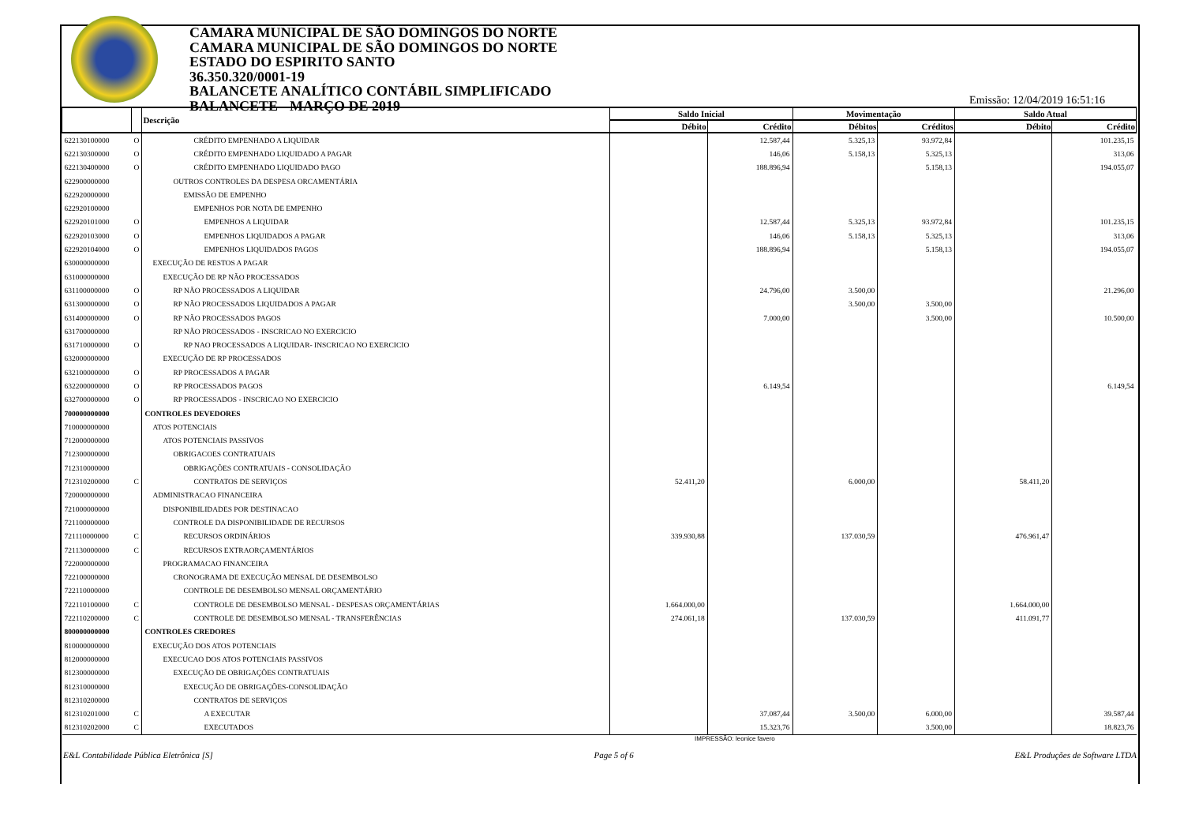CAMARA MUNICIPAL DE SÃO DOMINGOS DO NORTE
CAMARA MUNICIPAL DE SÃO DOMINGOS DO NORTE
ESTADO DO ESPIRITO SANTO
36.350.320/0001-19
BALANCETE ANALÍTICO CONTÁBIL SIMPLIFICADO
BALANCETE - MARÇO DE 2019
Emissão: 12/04/2019 16:51:16
| | | Descrição | Saldo Inicial | | Movimentação | | Saldo Atual | |
| --- | --- | --- | --- | --- | --- | --- | --- | --- |
| | | | Débito | Crédito | Débitos | Créditos | Débito | Crédito |
| 622130100000 | O | CRÉDITO EMPENHADO A LIQUIDAR | | 12.587,44 | 5.325,13 | 93.972,84 | | 101.235,15 |
| 622130300000 | O | CRÉDITO EMPENHADO LIQUIDADO A PAGAR | | 146,06 | 5.158,13 | 5.325,13 | | 313,06 |
| 622130400000 | O | CRÉDITO EMPENHADO LIQUIDADO PAGO | | 188.896,94 | | 5.158,13 | | 194.055,07 |
| 622900000000 | | OUTROS CONTROLES DA DESPESA ORCAMENTÁRIA | | | | | | |
| 622920000000 | | EMISSÃO DE EMPENHO | | | | | | |
| 622920100000 | | EMPENHOS POR NOTA DE EMPENHO | | | | | | |
| 622920101000 | O | EMPENHOS A LIQUIDAR | | 12.587,44 | 5.325,13 | 93.972,84 | | 101.235,15 |
| 622920103000 | O | EMPENHOS LIQUIDADOS A PAGAR | | 146,06 | 5.158,13 | 5.325,13 | | 313,06 |
| 622920104000 | O | EMPENHOS LIQUIDADOS PAGOS | | 188.896,94 | | 5.158,13 | | 194.055,07 |
| 630000000000 | | EXECUÇÃO DE RESTOS A PAGAR | | | | | | |
| 631000000000 | | EXECUÇÃO DE RP NÃO PROCESSADOS | | | | | | |
| 631100000000 | O | RP NÃO PROCESSADOS A LIQUIDAR | | 24.796,00 | 3.500,00 | | | 21.296,00 |
| 631300000000 | O | RP NÃO PROCESSADOS LIQUIDADOS A PAGAR | | | 3.500,00 | 3.500,00 | | |
| 631400000000 | O | RP NÃO PROCESSADOS PAGOS | | 7.000,00 | | 3.500,00 | | 10.500,00 |
| 631700000000 | | RP NÃO PROCESSADOS - INSCRICAO NO EXERCICIO | | | | | | |
| 631710000000 | O | RP NAO PROCESSADOS A LIQUIDAR- INSCRICAO NO EXERCICIO | | | | | | |
| 632000000000 | | EXECUÇÃO DE RP PROCESSADOS | | | | | | |
| 632100000000 | O | RP PROCESSADOS A PAGAR | | | | | | |
| 632200000000 | O | RP PROCESSADOS PAGOS | | 6.149,54 | | | | 6.149,54 |
| 632700000000 | O | RP PROCESSADOS - INSCRICAO NO EXERCICIO | | | | | | |
| 700000000000 | | CONTROLES DEVEDORES | | | | | | |
| 710000000000 | | ATOS POTENCIAIS | | | | | | |
| 712000000000 | | ATOS POTENCIAIS PASSIVOS | | | | | | |
| 712300000000 | | OBRIGACOES CONTRATUAIS | | | | | | |
| 712310000000 | | OBRIGAÇÕES CONTRATUAIS - CONSOLIDAÇÃO | | | | | | |
| 712310200000 | C | CONTRATOS DE SERVIÇOS | 52.411,20 | | 6.000,00 | | 58.411,20 | |
| 720000000000 | | ADMINISTRACAO FINANCEIRA | | | | | | |
| 721000000000 | | DISPONIBILIDADES POR DESTINACAO | | | | | | |
| 721100000000 | | CONTROLE DA DISPONIBILIDADE DE RECURSOS | | | | | | |
| 721110000000 | C | RECURSOS ORDINÁRIOS | 339.930,88 | | 137.030,59 | | 476.961,47 | |
| 721130000000 | C | RECURSOS EXTRAORÇAMENTÁRIOS | | | | | | |
| 722000000000 | | PROGRAMACAO FINANCEIRA | | | | | | |
| 722100000000 | | CRONOGRAMA DE EXECUÇÃO MENSAL DE DESEMBOLSO | | | | | | |
| 722110000000 | | CONTROLE DE DESEMBOLSO MENSAL ORÇAMENTÁRIO | | | | | | |
| 722110100000 | C | CONTROLE DE DESEMBOLSO MENSAL - DESPESAS ORÇAMENTÁRIAS | 1.664.000,00 | | | | 1.664.000,00 | |
| 722110200000 | C | CONTROLE DE DESEMBOLSO MENSAL - TRANSFERÊNCIAS | 274.061,18 | | 137.030,59 | | 411.091,77 | |
| 800000000000 | | CONTROLES CREDORES | | | | | | |
| 810000000000 | | EXECUÇÃO DOS ATOS POTENCIAIS | | | | | | |
| 812000000000 | | EXECUCAO DOS ATOS POTENCIAIS PASSIVOS | | | | | | |
| 812300000000 | | EXECUÇÃO DE OBRIGAÇÕES CONTRATUAIS | | | | | | |
| 812310000000 | | EXECUÇÃO DE OBRIGAÇÕES-CONSOLIDAÇÃO | | | | | | |
| 812310200000 | | CONTRATOS DE SERVIÇOS | | | | | | |
| 812310201000 | C | A EXECUTAR | | 37.087,44 | 3.500,00 | 6.000,00 | | 39.587,44 |
| 812310202000 | C | EXECUTADOS | | 15.323,76 | | 3.500,00 | | 18.823,76 |
IMPRESSÃO: leonice favero
E&L Contabilidade Pública Eletrônica [S] Page 5 of 6 E&L Produções de Software LTDA